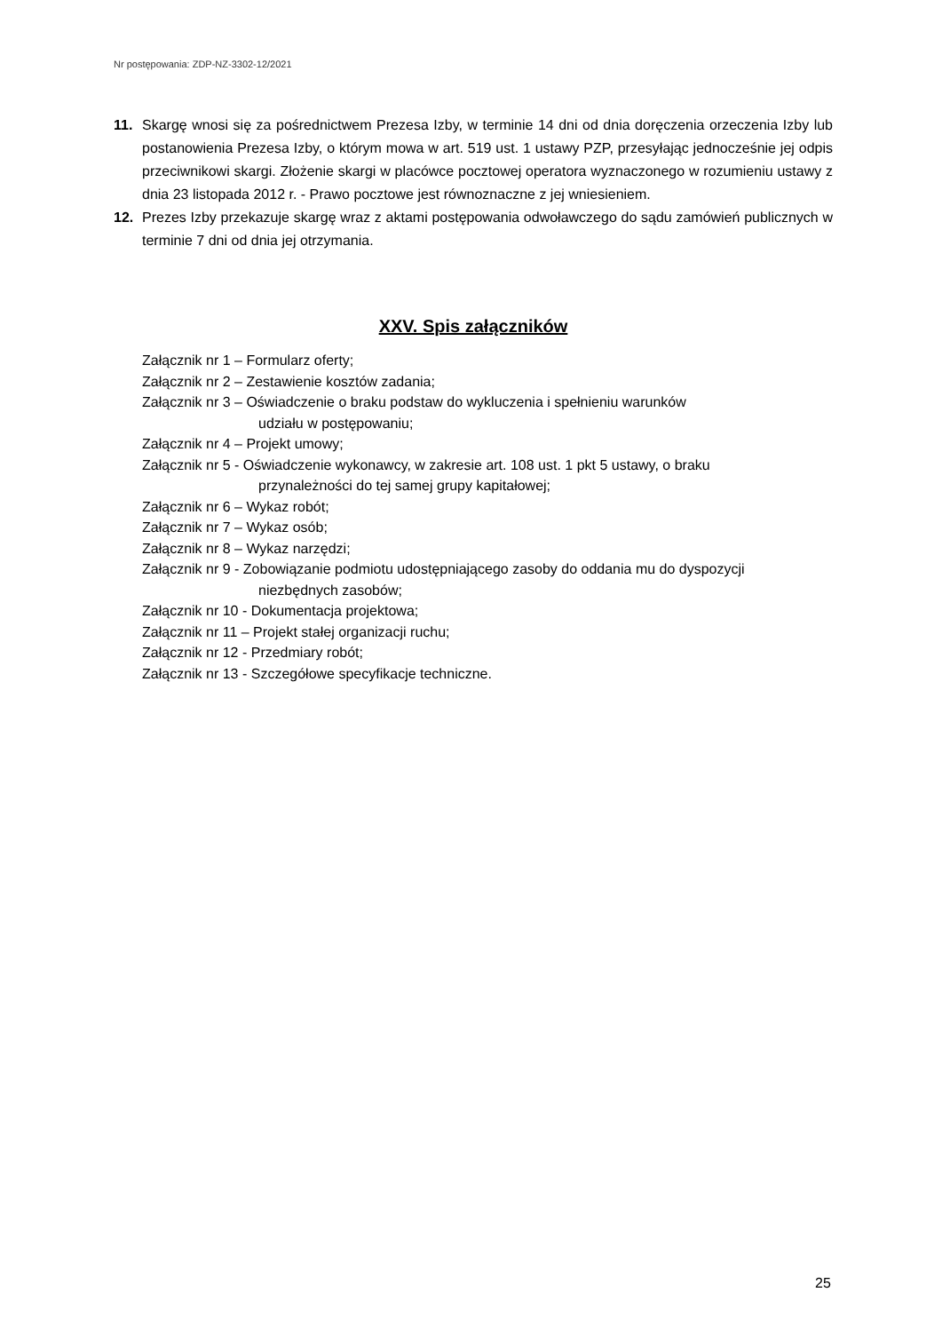Nr postępowania: ZDP-NZ-3302-12/2021
11. Skargę wnosi się za pośrednictwem Prezesa Izby, w terminie 14 dni od dnia doręczenia orzeczenia Izby lub postanowienia Prezesa Izby, o którym mowa w art. 519 ust. 1 ustawy PZP, przesyłając jednocześnie jej odpis przeciwnikowi skargi. Złożenie skargi w placówce pocztowej operatora wyznaczonego w rozumieniu ustawy z dnia 23 listopada 2012 r. - Prawo pocztowe jest równoznaczne z jej wniesieniem.
12. Prezes Izby przekazuje skargę wraz z aktami postępowania odwoławczego do sądu zamówień publicznych w terminie 7 dni od dnia jej otrzymania.
XXV. Spis załączników
Załącznik nr 1 – Formularz oferty;
Załącznik nr 2 – Zestawienie kosztów zadania;
Załącznik nr 3 – Oświadczenie o braku podstaw do wykluczenia i spełnieniu warunków
udziału w postępowaniu;
Załącznik nr 4 – Projekt umowy;
Załącznik nr 5 - Oświadczenie wykonawcy, w zakresie art. 108 ust. 1 pkt 5 ustawy, o braku
przynależności do tej samej grupy kapitałowej;
Załącznik nr 6 – Wykaz robót;
Załącznik nr 7 – Wykaz osób;
Załącznik nr 8 – Wykaz narzędzi;
Załącznik nr 9 - Zobowiązanie podmiotu udostępniającego zasoby do oddania mu do dyspozycji
niezbędnych zasobów;
Załącznik nr 10 - Dokumentacja projektowa;
Załącznik nr 11 – Projekt stałej organizacji ruchu;
Załącznik nr 12 - Przedmiary robót;
Załącznik nr 13 - Szczegółowe specyfikacje techniczne.
25